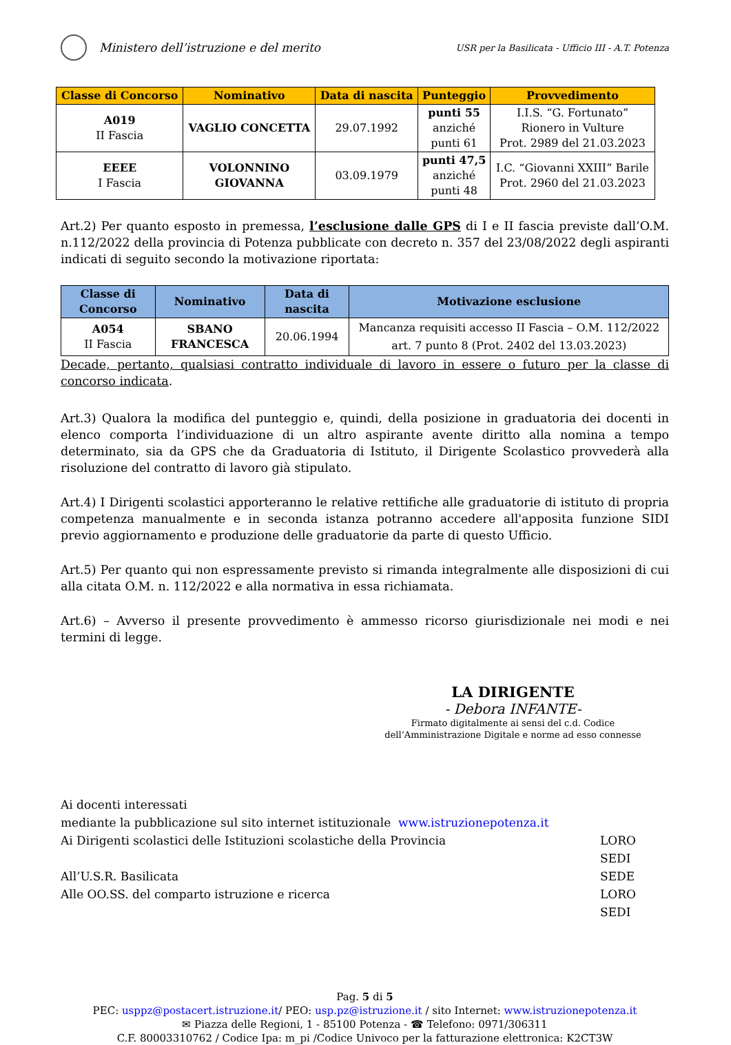Ministero dell’istruzione e del merito
USR per la Basilicata - Ufficio III - A.T. Potenza
| Classe di Concorso | Nominativo | Data di nascita | Punteggio | Provvedimento |
| --- | --- | --- | --- | --- |
| A019 II Fascia | VAGLIO CONCETTA | 29.07.1992 | punti 55 anziché punti 61 | I.I.S. “G. Fortunato” Rionero in Vulture Prot. 2989 del 21.03.2023 |
| EEEE I Fascia | VOLONNINO GIOVANNA | 03.09.1979 | punti 47,5 anziché punti 48 | I.C. “Giovanni XXIII” Barile Prot. 2960 del 21.03.2023 |
Art.2) Per quanto esposto in premessa, l’esclusione dalle GPS di I e II fascia previste dall’O.M. n.112/2022 della provincia di Potenza pubblicate con decreto n. 357 del 23/08/2022 degli aspiranti indicati di seguito secondo la motivazione riportata:
| Classe di Concorso | Nominativo | Data di nascita | Motivazione esclusione |
| --- | --- | --- | --- |
| A054 II Fascia | SBANO FRANCESCA | 20.06.1994 | Mancanza requisiti accesso II Fascia – O.M. 112/2022 art. 7 punto 8 (Prot. 2402 del 13.03.2023) |
Decade, pertanto, qualsiasi contratto individuale di lavoro in essere o futuro per la classe di concorso indicata.
Art.3) Qualora la modifica del punteggio e, quindi, della posizione in graduatoria dei docenti in elenco comporta l’individuazione di un altro aspirante avente diritto alla nomina a tempo determinato, sia da GPS che da Graduatoria di Istituto, il Dirigente Scolastico provvederà alla risoluzione del contratto di lavoro già stipulato.
Art.4) I Dirigenti scolastici apporteranno le relative rettifiche alle graduatorie di istituto di propria competenza manualmente e in seconda istanza potranno accedere all'apposita funzione SIDI previo aggiornamento e produzione delle graduatorie da parte di questo Ufficio.
Art.5) Per quanto qui non espressamente previsto si rimanda integralmente alle disposizioni di cui alla citata O.M. n. 112/2022 e alla normativa in essa richiamata.
Art.6) – Avverso il presente provvedimento è ammesso ricorso giurisdizionale nei modi e nei termini di legge.
LA DIRIGENTE
- Debora INFANTE-
Firmato digitalmente ai sensi del c.d. Codice
dell’Amministrazione Digitale e norme ad esso connesse
Ai docenti interessati
mediante la pubblicazione sul sito internet istituzionale www.istruzionepotenza.it
Ai Dirigenti scolastici delle Istituzioni scolastiche della Provincia LORO SEDI
All’U.S.R. Basilicata SEDE
Alle OO.SS. del comparto istruzione e ricerca LORO SEDI
Pag. 5 di 5
PEC: usppz@postacert.istruzione.it/ PEO: usp.pz@istruzione.it / sito Internet: www.istruzionepotenza.it
✉ Piazza delle Regioni, 1 - 85100 Potenza - ☎ Telefono: 0971/306311
C.F. 80003310762 / Codice Ipa: m_pi /Codice Univoco per la fatturazione elettronica: K2CT3W